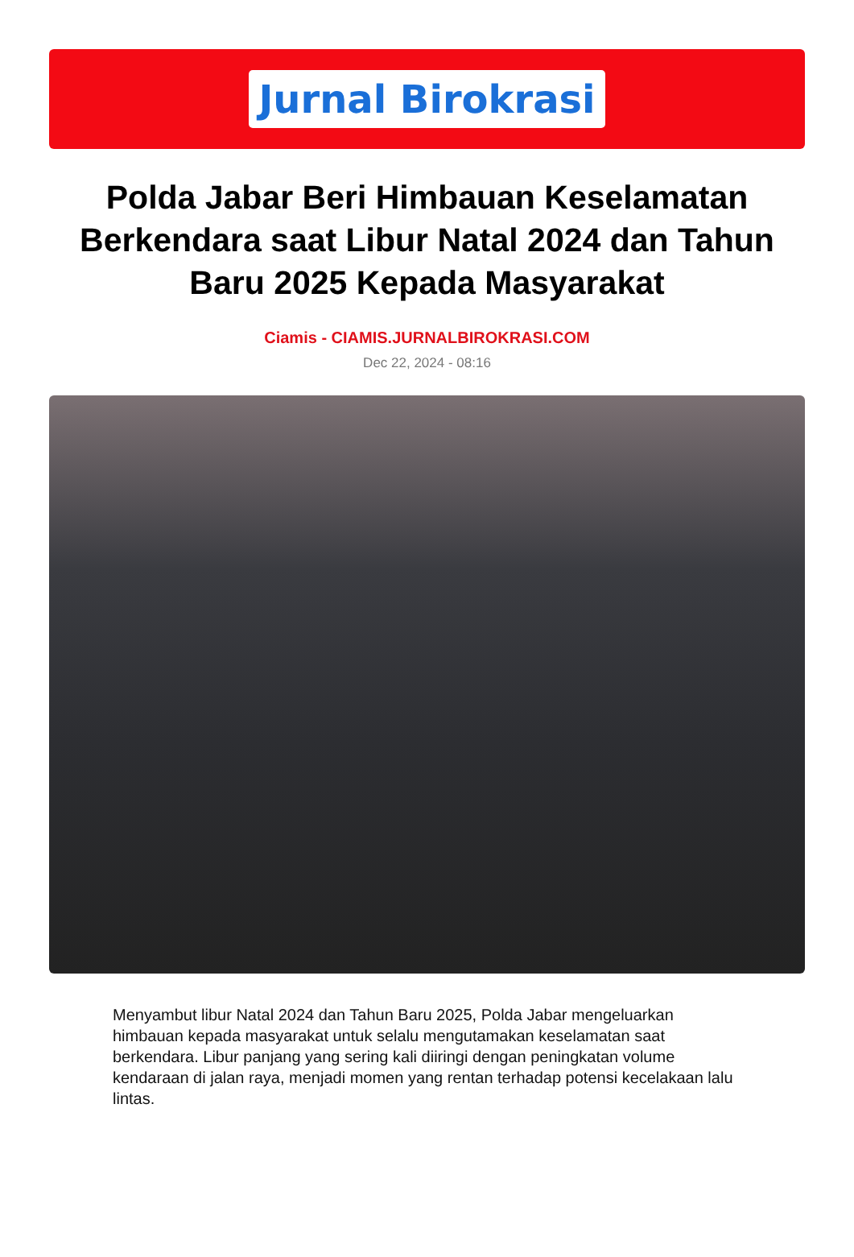Jurnal Birokrasi
Polda Jabar Beri Himbauan Keselamatan Berkendara saat Libur Natal 2024 dan Tahun Baru 2025 Kepada Masyarakat
Ciamis - CIAMIS.JURNALBIROKRASI.COM
Dec 22, 2024 - 08:16
Menyambut libur Natal 2024 dan Tahun Baru 2025, Polda Jabar mengeluarkan himbauan kepada masyarakat untuk selalu mengutamakan keselamatan saat berkendara. Libur panjang yang sering kali diiringi dengan peningkatan volume kendaraan di jalan raya, menjadi momen yang rentan terhadap potensi kecelakaan lalu lintas.